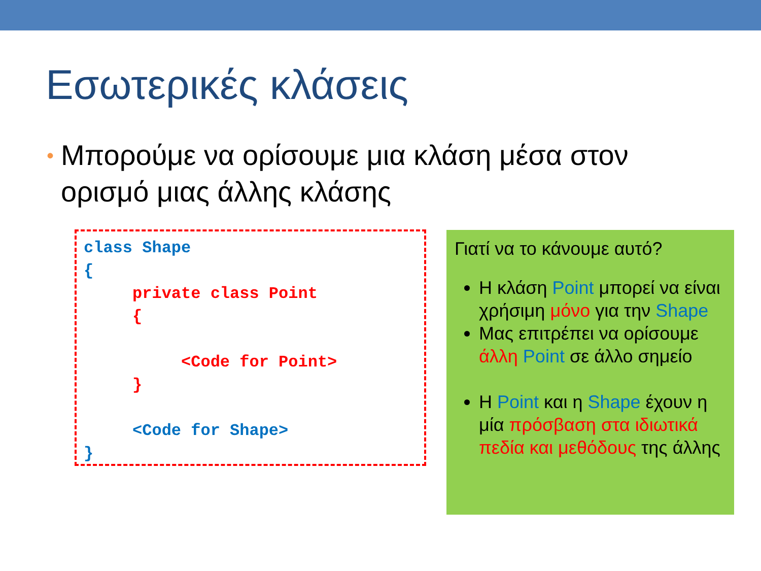Εσωτερικές κλάσεις
• Μπορούμε να ορίσουμε μια κλάση μέσα στον ορισμό μιας άλλης κλάσης
class Shape
{
     private class Point
     {

          <Code for Point>
     }

     <Code for Shape>
}
Γιατί να το κάνουμε αυτό?
Η κλάση Point μπορεί να είναι χρήσιμη μόνο για την Shape
Μας επιτρέπει να ορίσουμε άλλη Point σε άλλο σημείο
Η Point και η Shape έχουν η μία πρόσβαση στα ιδιωτικά πεδία και μεθόδους της άλλης